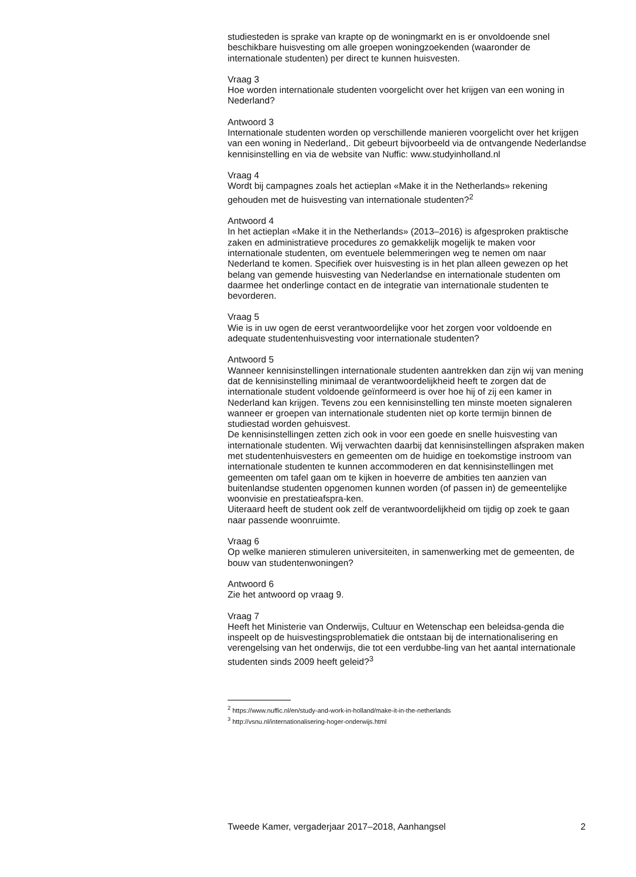studiesteden is sprake van krapte op de woningmarkt en is er onvoldoende snel beschikbare huisvesting om alle groepen woningzoekenden (waaronder de internationale studenten) per direct te kunnen huisvesten.
Vraag 3
Hoe worden internationale studenten voorgelicht over het krijgen van een woning in Nederland?
Antwoord 3
Internationale studenten worden op verschillende manieren voorgelicht over het krijgen van een woning in Nederland,. Dit gebeurt bijvoorbeeld via de ontvangende Nederlandse kennisinstelling en via de website van Nuffic: www.studyinholland.nl
Vraag 4
Wordt bij campagnes zoals het actieplan «Make it in the Netherlands» rekening gehouden met de huisvesting van internationale studenten?<sup>2</sup>
Antwoord 4
In het actieplan «Make it in the Netherlands» (2013–2016) is afgesproken praktische zaken en administratieve procedures zo gemakkelijk mogelijk te maken voor internationale studenten, om eventuele belemmeringen weg te nemen om naar Nederland te komen. Specifiek over huisvesting is in het plan alleen gewezen op het belang van gemende huisvesting van Nederlandse en internationale studenten om daarmee het onderlinge contact en de integratie van internationale studenten te bevorderen.
Vraag 5
Wie is in uw ogen de eerst verantwoordelijke voor het zorgen voor voldoende en adequate studentenhuisvesting voor internationale studenten?
Antwoord 5
Wanneer kennisinstellingen internationale studenten aantrekken dan zijn wij van mening dat de kennisinstelling minimaal de verantwoordelijkheid heeft te zorgen dat de internationale student voldoende geïnformeerd is over hoe hij of zij een kamer in Nederland kan krijgen. Tevens zou een kennisinstelling ten minste moeten signaleren wanneer er groepen van internationale studenten niet op korte termijn binnen de studiestad worden gehuisvest.
De kennisinstellingen zetten zich ook in voor een goede en snelle huisvesting van internationale studenten. Wij verwachten daarbij dat kennisinstellingen afspraken maken met studentenhuisvesters en gemeenten om de huidige en toekomstige instroom van internationale studenten te kunnen accommoderen en dat kennisinstellingen met gemeenten om tafel gaan om te kijken in hoeverre de ambities ten aanzien van buitenlandse studenten opgenomen kunnen worden (of passen in) de gemeentelijke woonvisie en prestatieafspra-ken.
Uiteraard heeft de student ook zelf de verantwoordelijkheid om tijdig op zoek te gaan naar passende woonruimte.
Vraag 6
Op welke manieren stimuleren universiteiten, in samenwerking met de gemeenten, de bouw van studentenwoningen?
Antwoord 6
Zie het antwoord op vraag 9.
Vraag 7
Heeft het Ministerie van Onderwijs, Cultuur en Wetenschap een beleidsa-genda die inspeelt op de huisvestingsproblematiek die ontstaan bij de internationalisering en verengelsing van het onderwijs, die tot een verdubbe-ling van het aantal internationale studenten sinds 2009 heeft geleid?<sup>3</sup>
<sup>2</sup> https://www.nuffic.nl/en/study-and-work-in-holland/make-it-in-the-netherlands
<sup>3</sup> http://vsnu.nl/internationalisering-hoger-onderwijs.html
Tweede Kamer, vergaderjaar 2017–2018, Aanhangsel 2